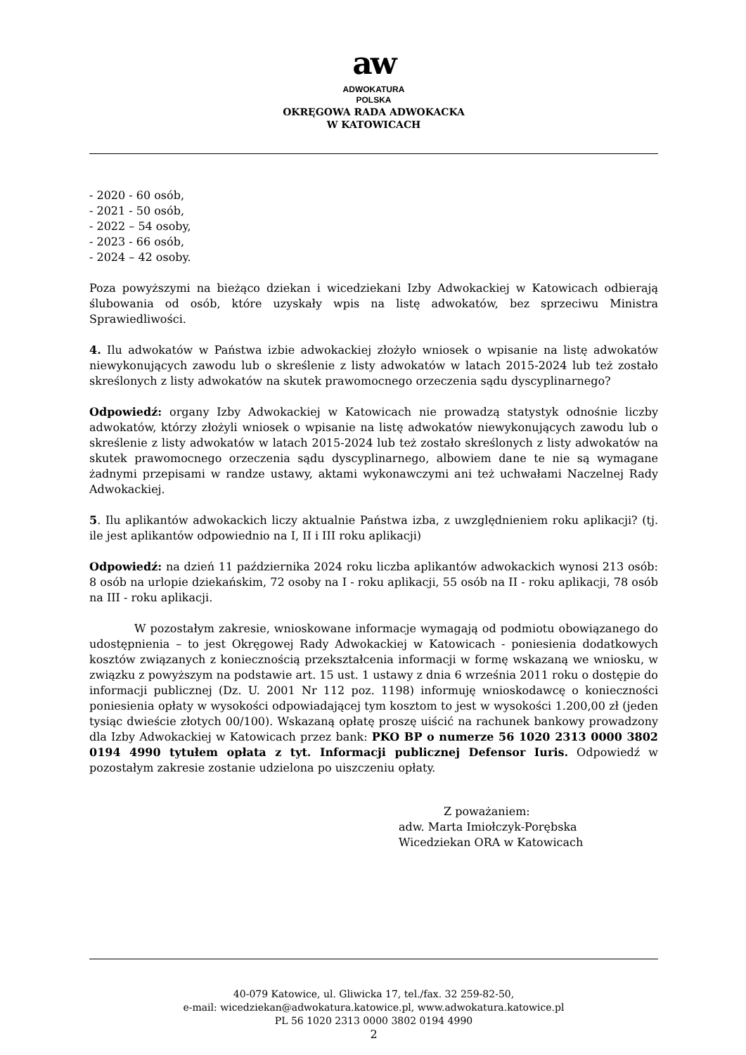aw
ADWOKATURA
POLSKA
OKRĘGOWA RADA ADWOKACKA
W KATOWICACH
- 2020 - 60 osób,
- 2021 - 50 osób,
- 2022 – 54 osoby,
- 2023 - 66 osób,
- 2024 – 42 osoby.
Poza powyższymi na bieżąco dziekan i wicedziekani Izby Adwokackiej w Katowicach odbierają ślubowania od osób, które uzyskały wpis na listę adwokatów, bez sprzeciwu Ministra Sprawiedliwości.
4. Ilu adwokatów w Państwa izbie adwokackiej złożyło wniosek o wpisanie na listę adwokatów niewykonujących zawodu lub o skreślenie z listy adwokatów w latach 2015-2024 lub też zostało skreślonych z listy adwokatów na skutek prawomocnego orzeczenia sądu dyscyplinarnego?
Odpowiedź: organy Izby Adwokackiej w Katowicach nie prowadzą statystyk odnośnie liczby adwokatów, którzy złożyli wniosek o wpisanie na listę adwokatów niewykonujących zawodu lub o skreślenie z listy adwokatów w latach 2015-2024 lub też zostało skreślonych z listy adwokatów na skutek prawomocnego orzeczenia sądu dyscyplinarnego, albowiem dane te nie są wymagane żadnymi przepisami w randze ustawy, aktami wykonawczymi ani też uchwałami Naczelnej Rady Adwokackiej.
5. Ilu aplikantów adwokackich liczy aktualnie Państwa izba, z uwzględnieniem roku aplikacji? (tj. ile jest aplikantów odpowiednio na I, II i III roku aplikacji)
Odpowiedź: na dzień 11 października 2024 roku liczba aplikantów adwokackich wynosi 213 osób: 8 osób na urlopie dziekańskim, 72 osoby na I - roku aplikacji, 55 osób na II - roku aplikacji, 78 osób na III - roku aplikacji.
W pozostałym zakresie, wnioskowane informacje wymagają od podmiotu obowiązanego do udostępnienia – to jest Okręgowej Rady Adwokackiej w Katowicach - poniesienia dodatkowych kosztów związanych z koniecznością przekształcenia informacji w formę wskazaną we wniosku, w związku z powyższym na podstawie art. 15 ust. 1 ustawy z dnia 6 września 2011 roku o dostępie do informacji publicznej (Dz. U. 2001 Nr 112 poz. 1198) informuję wnioskodawcę o konieczności poniesienia opłaty w wysokości odpowiadającej tym kosztom to jest w wysokości 1.200,00 zł (jeden tysiąc dwieście złotych 00/100). Wskazaną opłatę proszę uiścić na rachunek bankowy prowadzony dla Izby Adwokackiej w Katowicach przez bank: PKO BP o numerze 56 1020 2313 0000 3802 0194 4990 tytułem opłata z tyt. Informacji publicznej Defensor Iuris. Odpowiedź w pozostałym zakresie zostanie udzielona po uiszczeniu opłaty.
Z poważaniem:
adw. Marta Imiołczyk-Porębska
Wicedziekan ORA w Katowicach
40-079 Katowice, ul. Gliwicka 17, tel./fax. 32 259-82-50,
e-mail: wicedziekan@adwokatura.katowice.pl, www.adwokatura.katowice.pl
PL 56 1020 2313 0000 3802 0194 4990
2